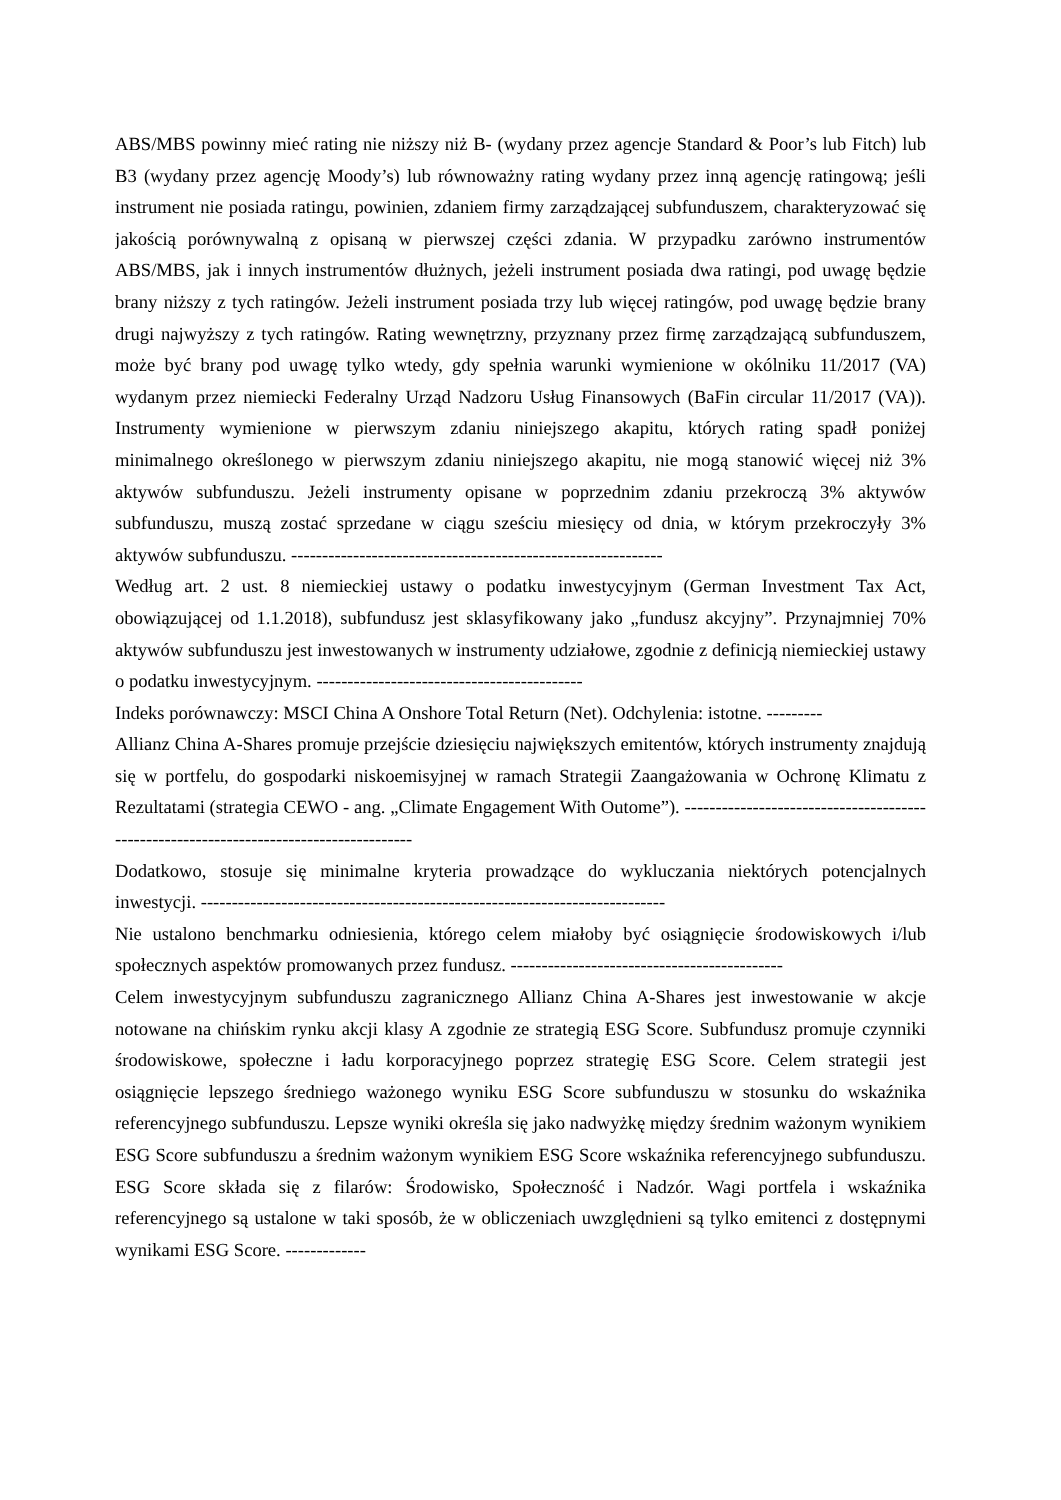ABS/MBS powinny mieć rating nie niższy niż B- (wydany przez agencje Standard & Poor’s lub Fitch) lub B3 (wydany przez agencję Moody’s) lub równoważny rating wydany przez inną agencję ratingową; jeśli instrument nie posiada ratingu, powinien, zdaniem firmy zarządzającej subfunduszem, charakteryzować się jakością porównywalną z opisaną w pierwszej części zdania. W przypadku zarówno instrumentów ABS/MBS, jak i innych instrumentów dłużnych, jeżeli instrument posiada dwa ratingi, pod uwagę będzie brany niższy z tych ratingów. Jeżeli instrument posiada trzy lub więcej ratingów, pod uwagę będzie brany drugi najwyższy z tych ratingów. Rating wewnętrzny, przyznany przez firmę zarządzającą subfunduszem, może być brany pod uwagę tylko wtedy, gdy spełnia warunki wymienione w okólniku 11/2017 (VA) wydanym przez niemiecki Federalny Urząd Nadzoru Usług Finansowych (BaFin circular 11/2017 (VA)). Instrumenty wymienione w pierwszym zdaniu niniejszego akapitu, których rating spadł poniżej minimalnego określonego w pierwszym zdaniu niniejszego akapitu, nie mogą stanowić więcej niż 3% aktywów subfunduszu. Jeżeli instrumenty opisane w poprzednim zdaniu przekroczą 3% aktywów subfunduszu, muszą zostać sprzedane w ciągu sześciu miesięcy od dnia, w którym przekroczyły 3% aktywów subfunduszu. ------------------------------------------------------------
Według art. 2 ust. 8 niemieckiej ustawy o podatku inwestycyjnym (German Investment Tax Act, obowiązującej od 1.1.2018), subfundusz jest sklasyfikowany jako „fundusz akcyjny”. Przynajmniej 70% aktywów subfunduszu jest inwestowanych w instrumenty udziałowe, zgodnie z definicją niemieckiej ustawy o podatku inwestycyjnym. -------------------------------------------
Indeks porównawczy: MSCI China A Onshore Total Return (Net). Odchylenia: istotne. ---------
Allianz China A-Shares promuje przejście dziesięciu największych emitentów, których instrumenty znajdują się w portfelu, do gospodarki niskoemisyjnej w ramach Strategii Zaangażowania w Ochronę Klimatu z Rezultatami (strategia CEWO - ang. „Climate Engagement With Outome”). ---------------------------------------------------------------------------------------
Dodatkowo, stosuje się minimalne kryteria prowadzące do wykluczania niektórych potencjalnych inwestycji. ---------------------------------------------------------------------------
Nie ustalono benchmarku odniesienia, którego celem miałoby być osiągnięcie środowiskowych i/lub społecznych aspektów promowanych przez fundusz. --------------------------------------------
Celem inwestycyjnym subfunduszu zagranicznego Allianz China A-Shares jest inwestowanie w akcje notowane na chińskim rynku akcji klasy A zgodnie ze strategią ESG Score. Subfundusz promuje czynniki środowiskowe, społeczne i ładu korporacyjnego poprzez strategię ESG Score. Celem strategii jest osiągnięcie lepszego średniego ważonego wyniku ESG Score subfunduszu w stosunku do wskaźnika referencyjnego subfunduszu. Lepsze wyniki określa się jako nadwyżkę między średnim ważonym wynikiem ESG Score subfunduszu a średnim ważonym wynikiem ESG Score wskaźnika referencyjnego subfunduszu. ESG Score składa się z filarów: Środowisko, Społeczność i Nadzór. Wagi portfela i wskaźnika referencyjnego są ustalone w taki sposób, że w obliczeniach uwzględnieni są tylko emitenci z dostępnymi wynikami ESG Score. -------------